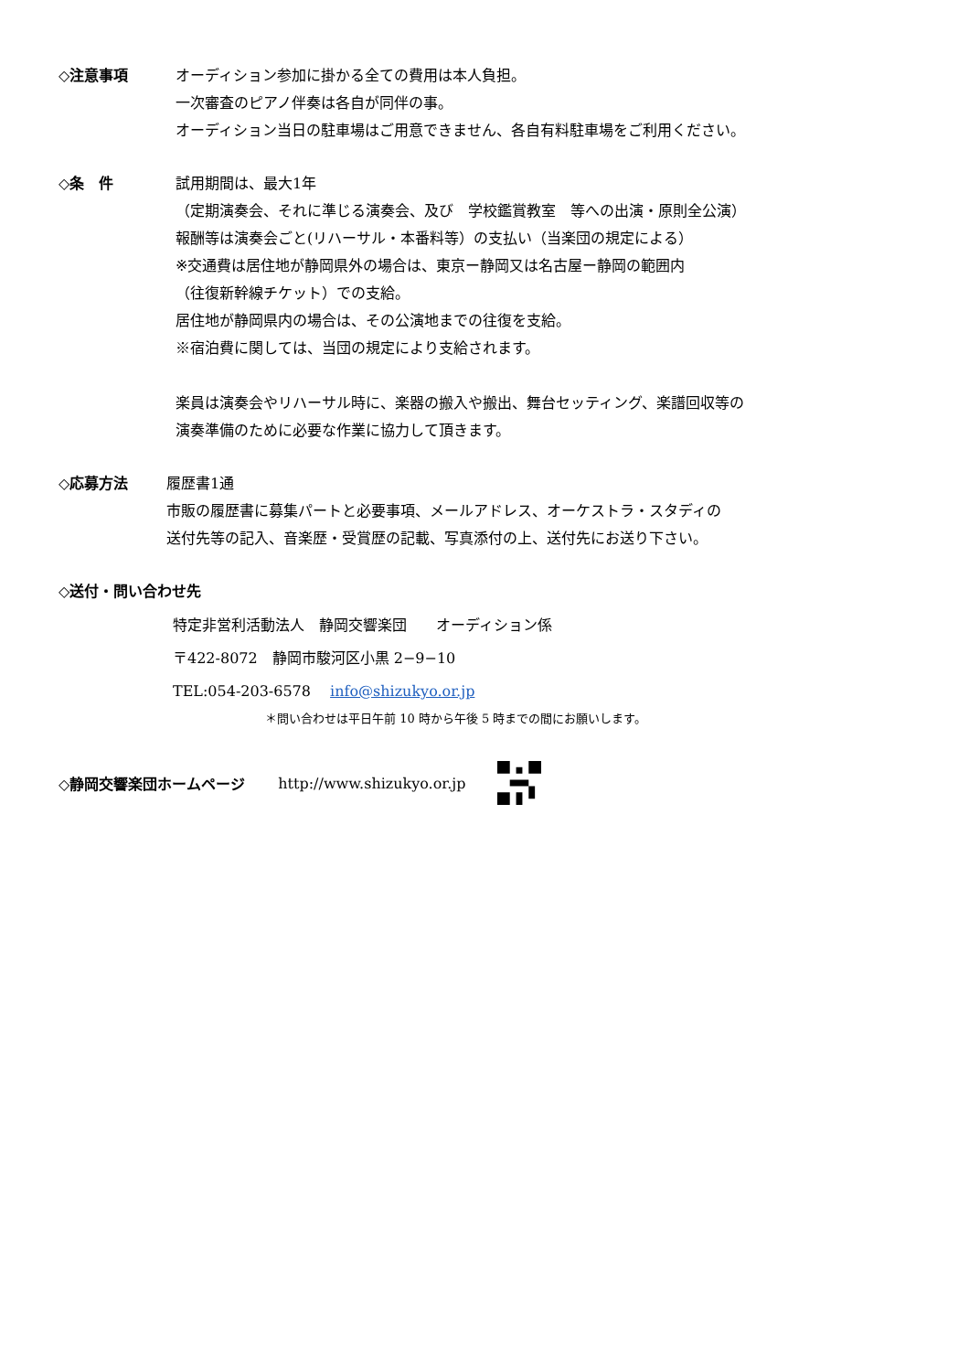◇注意事項 オーディション参加に掛かる全ての費用は本人負担。
一次審査のピアノ伴奏は各自が同伴の事。
オーディション当日の駐車場はご用意できません、各自有料駐車場をご利用ください。
◇条　件 試用期間は、最大1年
（定期演奏会、それに準じる演奏会、及び　学校鑑賞教室　等への出演・原則全公演）
報酬等は演奏会ごと(リハーサル・本番料等）の支払い（当楽団の規定による）
※交通費は居住地が静岡県外の場合は、東京ー静岡又は名古屋ー静岡の範囲内
（往復新幹線チケット）での支給。
居住地が静岡県内の場合は、その公演地までの往復を支給。
※宿泊費に関しては、当団の規定により支給されます。
楽員は演奏会やリハーサル時に、楽器の搬入や搬出、舞台セッティング、楽譜回収等の
演奏準備のために必要な作業に協力して頂きます。
◇応募方法 履歴書1通
市販の履歴書に募集パートと必要事項、メールアドレス、オーケストラ・スタディの
送付先等の記入、音楽歴・受賞歴の記載、写真添付の上、送付先にお送り下さい。
◇送付・問い合わせ先
特定非営利活動法人　静岡交響楽団　　オーディション係
〒422-8072　静岡市駿河区小黒 2−9−10
TEL:054-203-6578　 info@shizukyo.or.jp
＊問い合わせは平日午前 10 時から午後 5 時までの間にお願いします。
◇静岡交響楽団ホームページ http://www.shizukyo.or.jp